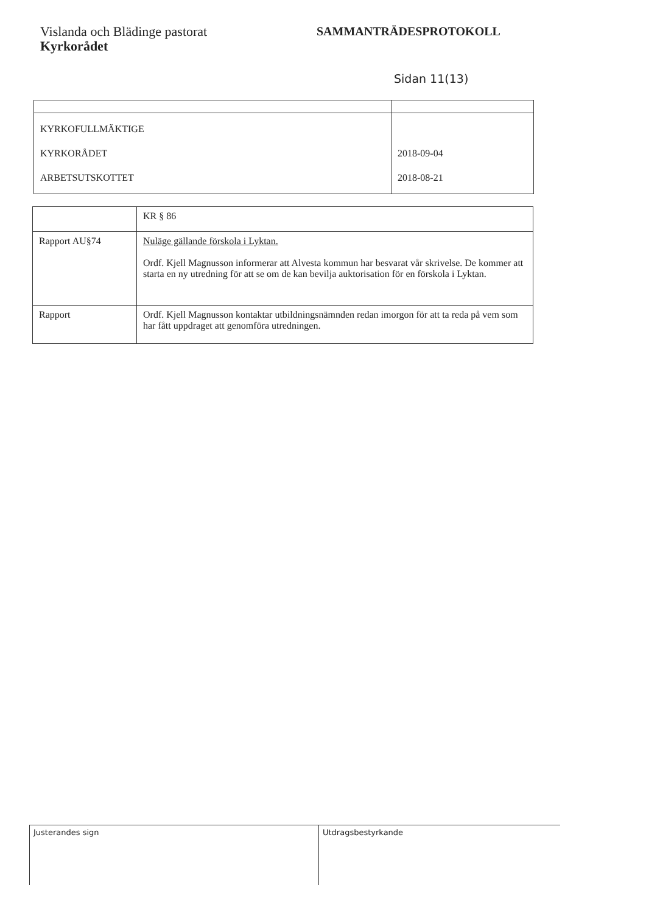Vislanda och Blädinge pastorat
Kyrkorådet
SAMMANTRÄDESPROTOKOLL
Sidan 11(13)
| KYRKOFULLMÄKTIGE KYRKORÅDET ARBETSUTSKOTTET | 2018-09-04 2018-08-21 |
| | KR § 86 |
| Rapport AU§74 | Nuläge gällande förskola i Lyktan. Ordf. Kjell Magnusson informerar att Alvesta kommun har besvarat vår skrivelse. De kommer att starta en ny utredning för att se om de kan bevilja auktorisation för en förskola i Lyktan. |
| Rapport | Ordf. Kjell Magnusson kontaktar utbildningsnämnden redan imorgon för att ta reda på vem som har fått uppdraget att genomföra utredningen. |
Justerandes sign Utdragsbestyrkande